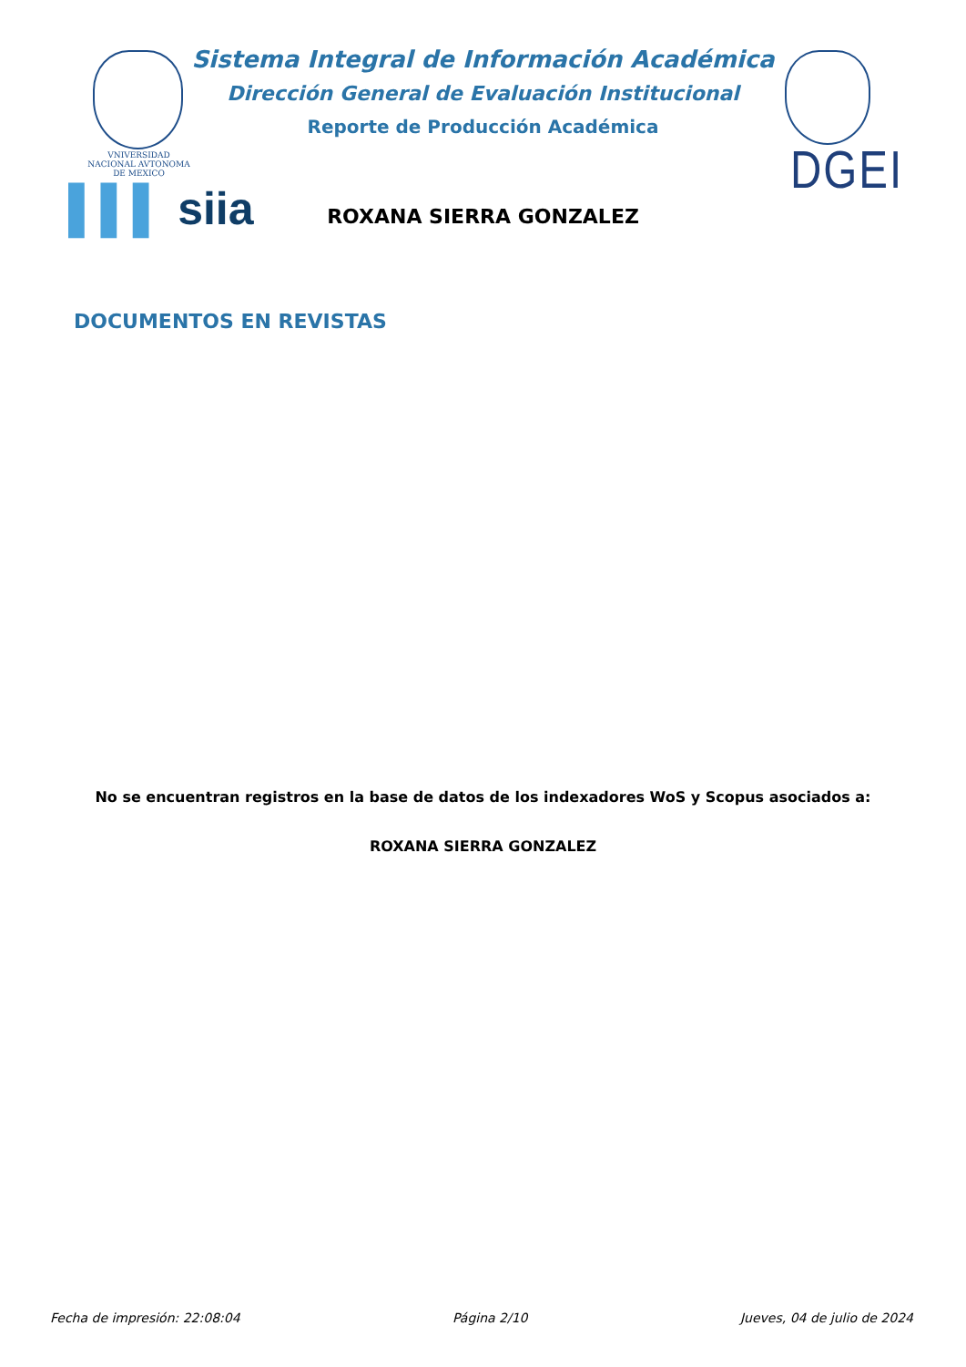VNIVERSIDAD NACIONAL AVTONOMA DE MEXICO
▌▌▌ siia
DGEI
Sistema Integral de Información Académica
Dirección General de Evaluación Institucional
Reporte de Producción Académica
ROXANA SIERRA GONZALEZ
DOCUMENTOS EN REVISTAS
No se encuentran registros en la base de datos de los indexadores WoS y Scopus asociados a:
ROXANA SIERRA GONZALEZ
Fecha de impresión: 22:08:04 Página 2/10 Jueves, 04 de julio de 2024